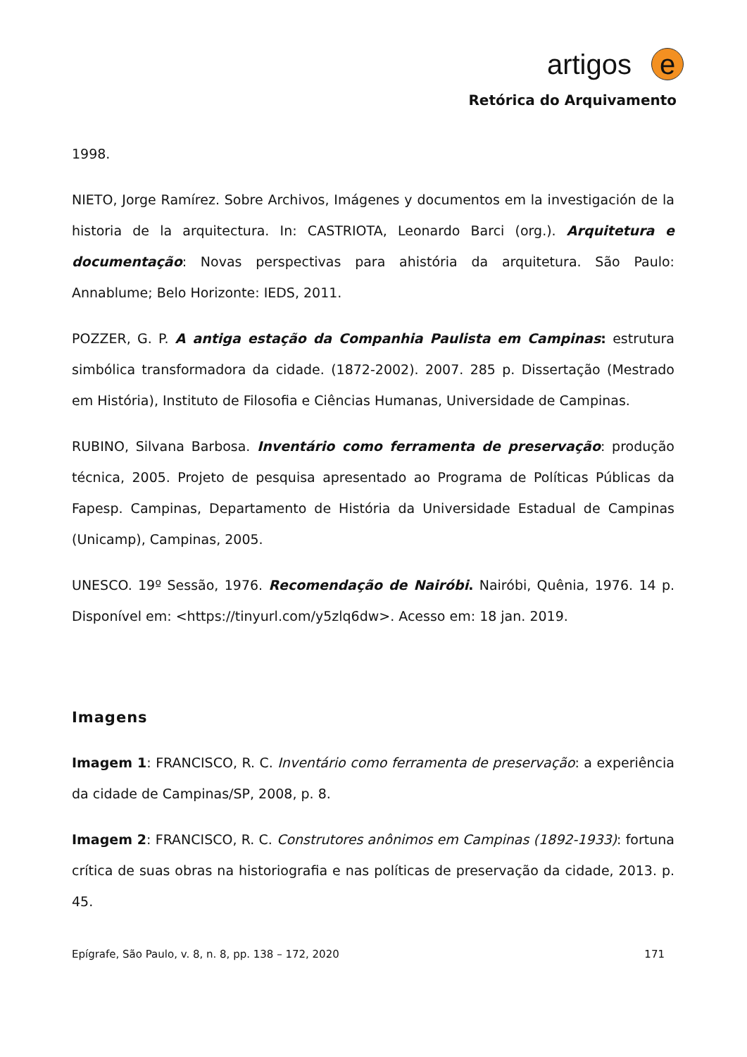artigos e
Retórica do Arquivamento
1998.
NIETO, Jorge Ramírez. Sobre Archivos, Imágenes y documentos em la investigación de la historia de la arquitectura. In: CASTRIOTA, Leonardo Barci (org.). Arquitetura e documentação: Novas perspectivas para ahistória da arquitetura. São Paulo: Annablume; Belo Horizonte: IEDS, 2011.
POZZER, G. P. A antiga estação da Companhia Paulista em Campinas: estrutura simbólica transformadora da cidade. (1872-2002). 2007. 285 p. Dissertação (Mestrado em História), Instituto de Filosofia e Ciências Humanas, Universidade de Campinas.
RUBINO, Silvana Barbosa. Inventário como ferramenta de preservação: produção técnica, 2005. Projeto de pesquisa apresentado ao Programa de Políticas Públicas da Fapesp. Campinas, Departamento de História da Universidade Estadual de Campinas (Unicamp), Campinas, 2005.
UNESCO. 19º Sessão, 1976. Recomendação de Nairóbi. Nairóbi, Quênia, 1976. 14 p. Disponível em: <https://tinyurl.com/y5zlq6dw>. Acesso em: 18 jan. 2019.
Imagens
Imagem 1: FRANCISCO, R. C. Inventário como ferramenta de preservação: a experiência da cidade de Campinas/SP, 2008, p. 8.
Imagem 2: FRANCISCO, R. C. Construtores anônimos em Campinas (1892-1933): fortuna crítica de suas obras na historiografia e nas políticas de preservação da cidade, 2013. p. 45.
Epígrafe, São Paulo, v. 8, n. 8, pp. 138 – 172, 2020 171